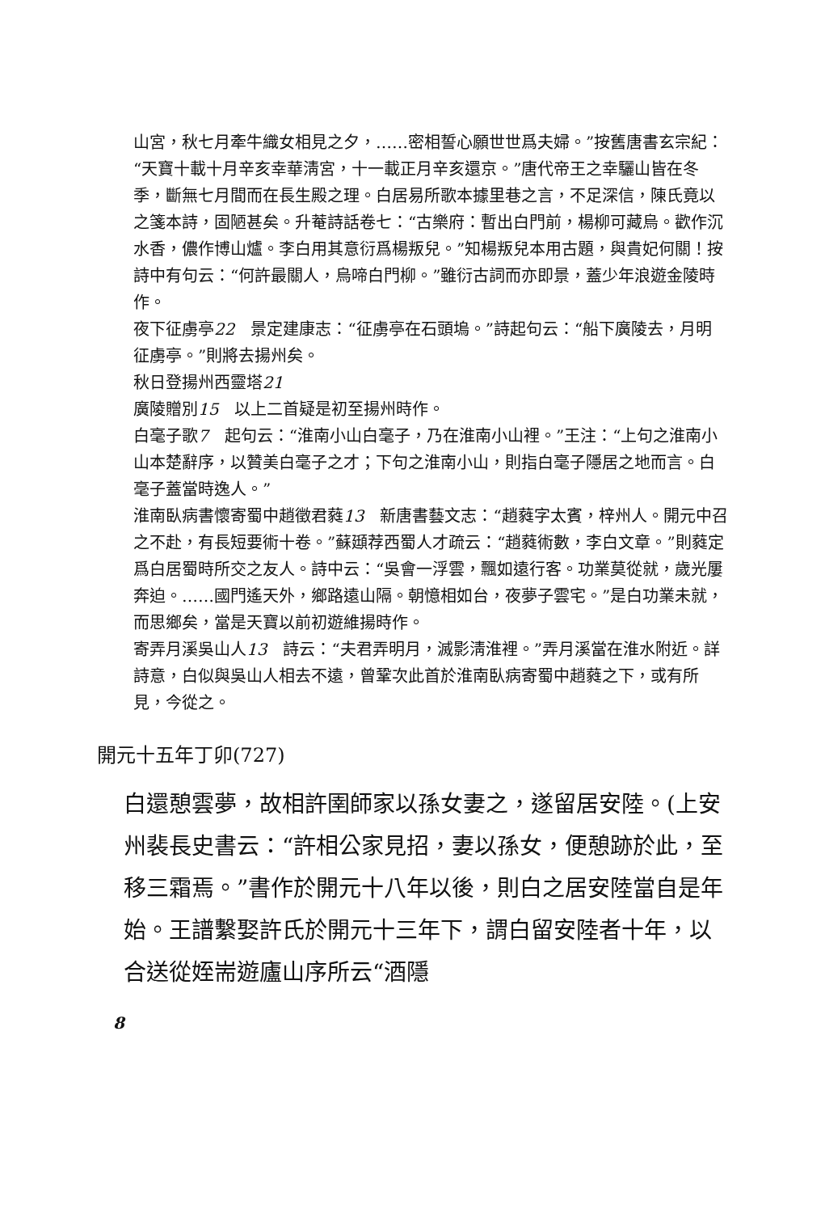山宮，秋七月牽牛織女相見之夕，……密相誓心願世世爲夫婦。”按舊唐書玄宗紀：“天寶十載十月辛亥幸華淸宮，十一載正月辛亥還京。”唐代帝王之幸驪山皆在冬季，斷無七月間而在長生殿之理。白居易所歌本據里巷之言，不足深信，陳氏竟以之箋本詩，固陋甚矣。升菴詩話卷七：“古樂府：暫出白門前，楊柳可藏烏。歡作沉水香，儂作博山爐。李白用其意衍爲楊叛兒。”知楊叛兒本用古題，與貴妃何關！按詩中有句云：“何許最關人，烏啼白門柳。”雖衍古詞而亦即景，蓋少年浪遊金陵時作。
夜下征虜亭22　景定建康志：“征虜亭在石頭塢。”詩起句云：“船下廣陵去，月明征虜亭。”則將去揚州矣。
秋日登揚州西靈塔21
廣陵贈別15　以上二首疑是初至揚州時作。
白毫子歌7　起句云：“淮南小山白毫子，乃在淮南小山裡。”王注：“上句之淮南小山本楚辭序，以贊美白毫子之才；下句之淮南小山，則指白毫子隱居之地而言。白毫子蓋當時逸人。”
淮南臥病書懷寄蜀中趙徵君蕤13　新唐書藝文志：“趙蕤字太賓，梓州人。開元中召之不赴，有長短要術十卷。”蘇頲荐西蜀人才疏云：“趙蕤術數，李白文章。”則蕤定爲白居蜀時所交之友人。詩中云：“吳會一浮雲，飄如遠行客。功業莫從就，歲光屢奔迫。……國門遙天外，鄉路遠山隔。朝憶相如台，夜夢子雲宅。”是白功業未就，而思鄉矣，當是天寶以前初遊維揚時作。
寄弄月溪吳山人13　詩云：“夫君弄明月，滅影淸淮裡。”弄月溪當在淮水附近。詳詩意，白似與吳山人相去不遠，曾鞏次此首於淮南臥病寄蜀中趙蕤之下，或有所見，今從之。
開元十五年丁卯(727)
白還憩雲夢，故相許圉師家以孫女妻之，遂留居安陸。(上安州裴長史書云：“許相公家見招，妻以孫女，便憩跡於此，至移三霜焉。”書作於開元十八年以後，則白之居安陸當自是年始。王譜繫娶許氏於開元十三年下，謂白留安陸者十年，以合送從姪耑遊廬山序所云“酒隱
8